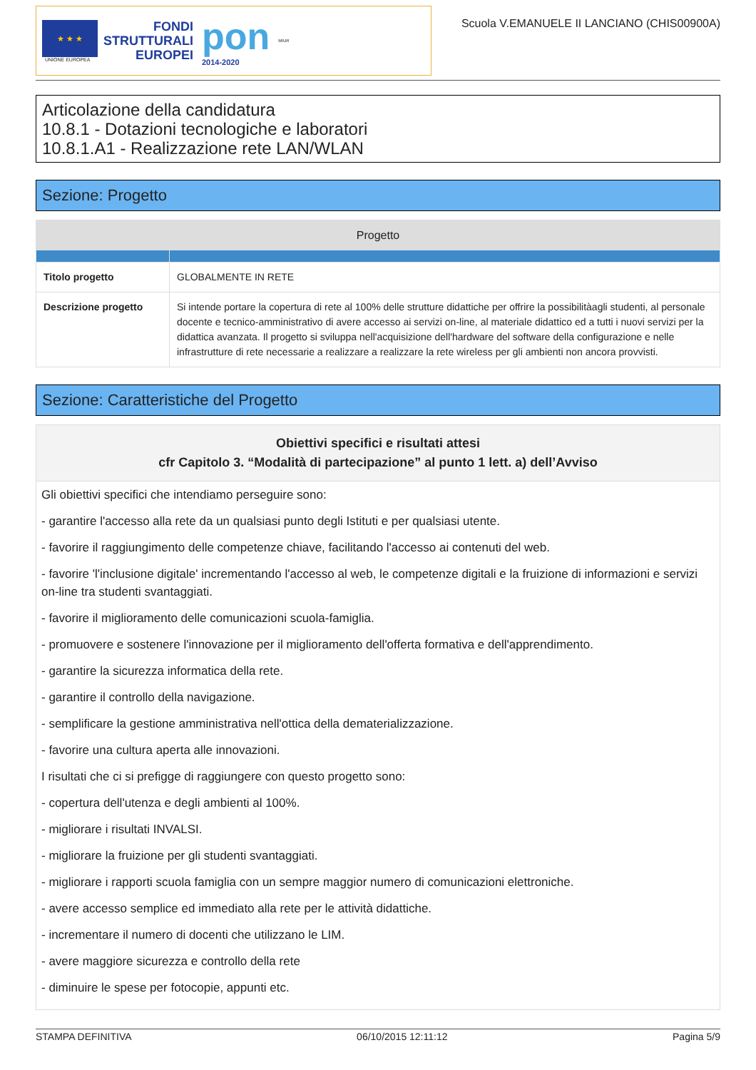★ ★ ★
UNIONE EUROPEA
FONDI
STRUTTURALI
EUROPEI
pon
2014-2020
MIUR
Scuola V.EMANUELE II LANCIANO (CHIS00900A)
Articolazione della candidatura
10.8.1 - Dotazioni tecnologiche e laboratori
10.8.1.A1 - Realizzazione rete LAN/WLAN
Sezione: Progetto
| Progetto | |
| --- | --- |
| Titolo progetto | GLOBALMENTE IN RETE |
| Descrizione progetto | Si intende portare la copertura di rete al 100% delle strutture didattiche per offrire la possibilitàagli studenti, al personale docente e tecnico-amministrativo di avere accesso ai servizi on-line, al materiale didattico ed a tutti i nuovi servizi per la didattica avanzata. Il progetto si sviluppa nell'acquisizione dell'hardware del software della configurazione e nelle infrastrutture di rete necessarie a realizzare a realizzare la rete wireless per gli ambienti non ancora provvisti. |
Sezione: Caratteristiche del Progetto
Obiettivi specifici e risultati attesi
cfr Capitolo 3. “Modalità di partecipazione” al punto 1 lett. a) dell’Avviso
Gli obiettivi specifici che intendiamo perseguire sono:
- garantire l'accesso alla rete da un qualsiasi punto degli Istituti e per qualsiasi utente.
- favorire il raggiungimento delle competenze chiave, facilitando l'accesso ai contenuti del web.
- favorire 'l'inclusione digitale' incrementando l'accesso al web, le competenze digitali e la fruizione di informazioni e servizi on-line tra studenti svantaggiati.
- favorire il miglioramento delle comunicazioni scuola-famiglia.
- promuovere e sostenere l'innovazione per il miglioramento dell'offerta formativa e dell'apprendimento.
- garantire la sicurezza informatica della rete.
- garantire il controllo della navigazione.
- semplificare la gestione amministrativa nell'ottica della dematerializzazione.
- favorire una cultura aperta alle innovazioni.
I risultati che ci si prefigge di raggiungere con questo progetto sono:
- copertura dell'utenza e degli ambienti al 100%.
- migliorare i risultati INVALSI.
- migliorare la fruizione per gli studenti svantaggiati.
- migliorare i rapporti scuola famiglia con un sempre maggior numero di comunicazioni elettroniche.
- avere accesso semplice ed immediato alla rete per le attività didattiche.
- incrementare il numero di docenti che utilizzano le LIM.
- avere maggiore sicurezza e controllo della rete
- diminuire le spese per fotocopie, appunti etc.
STAMPA DEFINITIVA 06/10/2015 12:11:12 Pagina 5/9